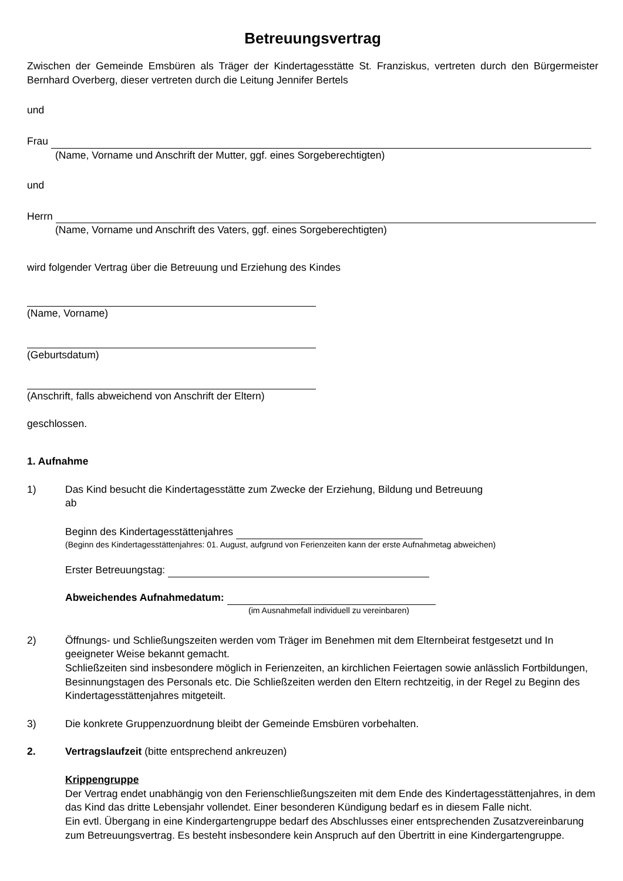Betreuungsvertrag
Zwischen der Gemeinde Emsbüren als Träger der Kindertagesstätte St. Franziskus, vertreten durch den Bürgermeister Bernhard Overberg, dieser vertreten durch die Leitung Jennifer Bertels
und
Frau
(Name, Vorname und Anschrift der Mutter, ggf. eines Sorgeberechtigten)
und
Herrn
(Name, Vorname und Anschrift des Vaters, ggf. eines Sorgeberechtigten)
wird folgender Vertrag über die Betreuung und Erziehung des Kindes
(Name, Vorname)
(Geburtsdatum)
(Anschrift, falls abweichend von Anschrift der Eltern)
geschlossen.
1. Aufnahme
1) Das Kind besucht die Kindertagesstätte zum Zwecke der Erziehung, Bildung und Betreuung
ab
Beginn des Kindertagesstättenjahres
(Beginn des Kindertagesstättenjahres: 01. August, aufgrund von Ferienzeiten kann der erste Aufnahmetag abweichen)
Erster Betreuungstag:
Abweichendes Aufnahmedatum:
(im Ausnahmefall individuell zu vereinbaren)
2) Öffnungs- und Schließungszeiten werden vom Träger im Benehmen mit dem Elternbeirat festgesetzt und In geeigneter Weise bekannt gemacht.
Schließzeiten sind insbesondere möglich in Ferienzeiten, an kirchlichen Feiertagen sowie anlässlich Fortbildungen, Besinnungstagen des Personals etc. Die Schließzeiten werden den Eltern rechtzeitig, in der Regel zu Beginn des Kindertagesstättenjahres mitgeteilt.
3) Die konkrete Gruppenzuordnung bleibt der Gemeinde Emsbüren vorbehalten.
2. Vertragslaufzeit (bitte entsprechend ankreuzen)
Krippengruppe
Der Vertrag endet unabhängig von den Ferienschließungszeiten mit dem Ende des Kindertagesstättenjahres, in dem das Kind das dritte Lebensjahr vollendet. Einer besonderen Kündigung bedarf es in diesem Falle nicht.
Ein evtl. Übergang in eine Kindergartengruppe bedarf des Abschlusses einer entsprechenden Zusatzvereinbarung zum Betreuungsvertrag. Es besteht insbesondere kein Anspruch auf den Übertritt in eine Kindergartengruppe.